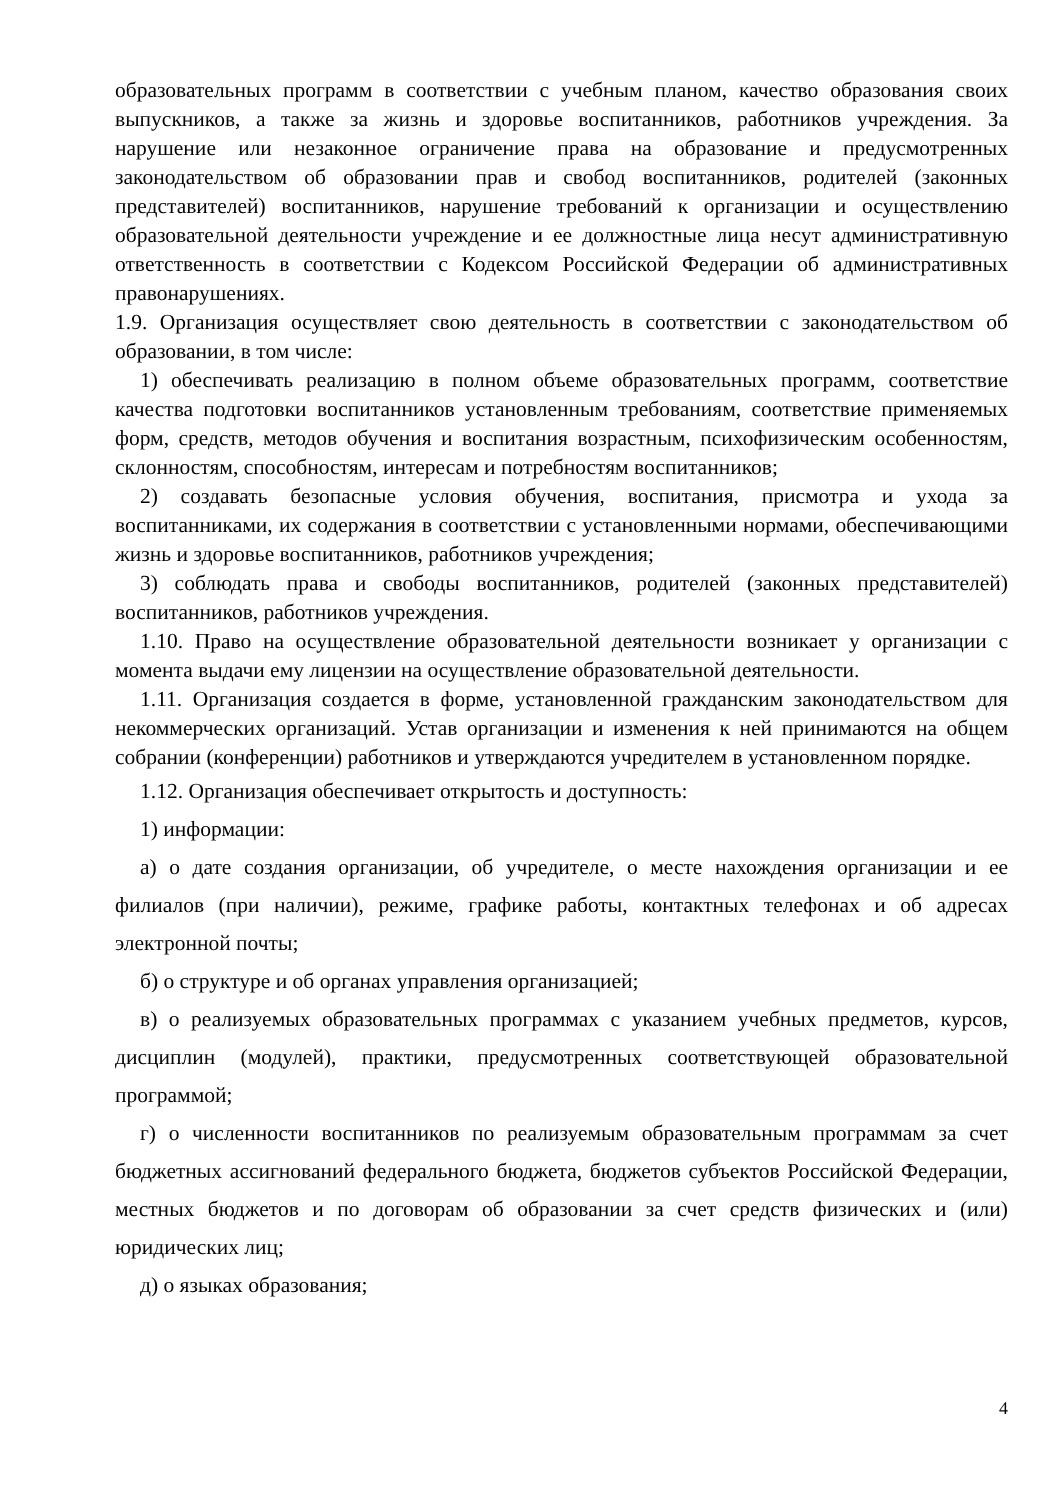образовательных программ в соответствии с учебным планом, качество образования своих выпускников, а также за жизнь и здоровье воспитанников, работников учреждения. За нарушение или незаконное ограничение права на образование и предусмотренных законодательством об образовании прав и свобод воспитанников, родителей (законных представителей) воспитанников, нарушение требований к организации и осуществлению образовательной деятельности учреждение и ее должностные лица несут административную ответственность в соответствии с Кодексом Российской Федерации об административных правонарушениях.
1.9. Организация осуществляет свою деятельность в соответствии с законодательством об образовании, в том числе:
1) обеспечивать реализацию в полном объеме образовательных программ, соответствие качества подготовки воспитанников установленным требованиям, соответствие применяемых форм, средств, методов обучения и воспитания возрастным, психофизическим особенностям, склонностям, способностям, интересам и потребностям воспитанников;
2) создавать безопасные условия обучения, воспитания, присмотра и ухода за воспитанниками, их содержания в соответствии с установленными нормами, обеспечивающими жизнь и здоровье воспитанников, работников учреждения;
3) соблюдать права и свободы воспитанников, родителей (законных представителей) воспитанников, работников учреждения.
1.10. Право на осуществление образовательной деятельности возникает у организации с момента выдачи ему лицензии на осуществление образовательной деятельности.
1.11. Организация создается в форме, установленной гражданским законодательством для некоммерческих организаций. Устав организации и изменения к ней принимаются на общем собрании (конференции) работников и утверждаются учредителем в установленном порядке.
1.12. Организация обеспечивает открытость и доступность:
1) информации:
а) о дате создания организации, об учредителе, о месте нахождения организации и ее филиалов (при наличии), режиме, графике работы, контактных телефонах и об адресах электронной почты;
б) о структуре и об органах управления организацией;
в) о реализуемых образовательных программах с указанием учебных предметов, курсов, дисциплин (модулей), практики, предусмотренных соответствующей образовательной программой;
г) о численности воспитанников по реализуемым образовательным программам за счет бюджетных ассигнований федерального бюджета, бюджетов субъектов Российской Федерации, местных бюджетов и по договорам об образовании за счет средств физических и (или) юридических лиц;
д) о языках образования;
4